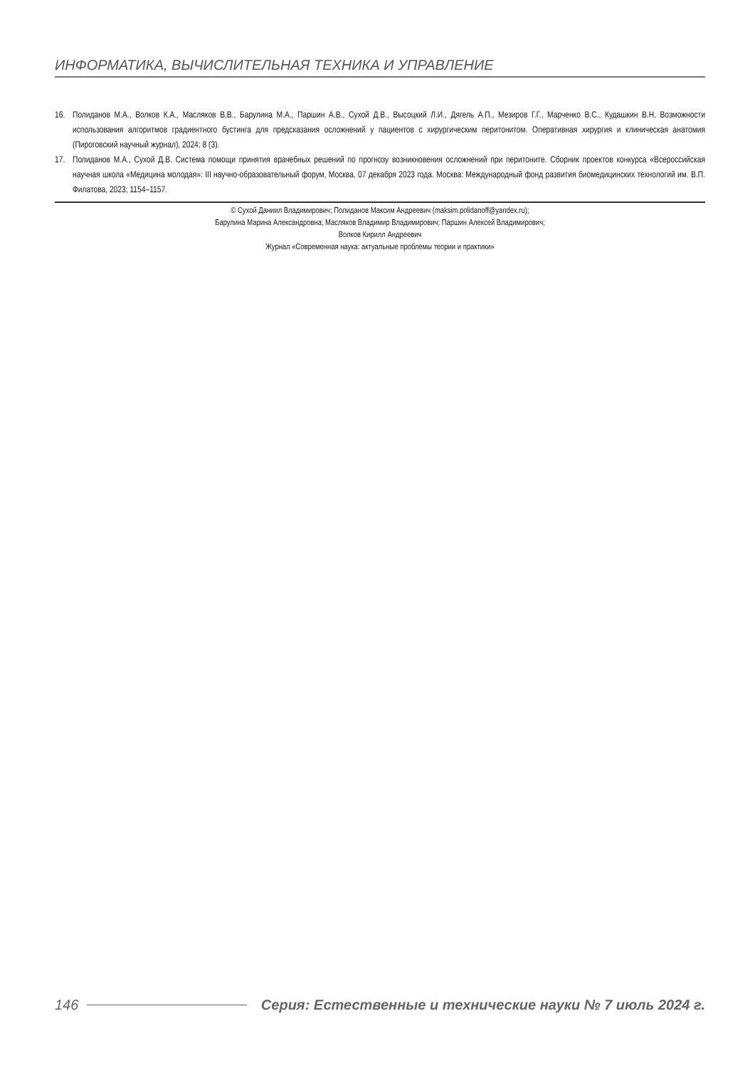ИНФОРМАТИКА, ВЫЧИСЛИТЕЛЬНАЯ ТЕХНИКА И УПРАВЛЕНИЕ
16. Полиданов М.А., Волков К.А., Масляков В.В., Барулина М.А., Паршин А.В., Сухой Д.В., Высоцкий Л.И., Дягель А.П., Мезиров Г.Г., Марченко В.С., Кудашкин В.Н. Возможности использования алгоритмов градиентного бустинга для предсказания осложнений у пациентов с хирургическим перитонитом. Оперативная хирургия и клиническая анатомия (Пироговский научный журнал), 2024; 8 (3).
17. Полиданов М.А., Сухой Д.В. Система помощи принятия врачебных решений по прогнозу возникновения осложнений при перитоните. Сборник проектов конкурса «Всероссийская научная школа «Медицина молодая»: III научно-образовательный форум, Москва, 07 декабря 2023 года. Москва: Международный фонд развития биомедицинских технологий им. В.П. Филатова, 2023; 1154–1157.
© Сухой Даниил Владимирович; Полиданов Максим Андреевич (maksim.polidanoff@yandex.ru);
Барулина Марина Александровна; Масляков Владимир Владимирович; Паршин Алексей Владимирович;
Волков Кирилл Андреевич
Журнал «Современная наука: актуальные проблемы теории и практики»
146 Серия: Естественные и технические науки № 7 июль 2024 г.